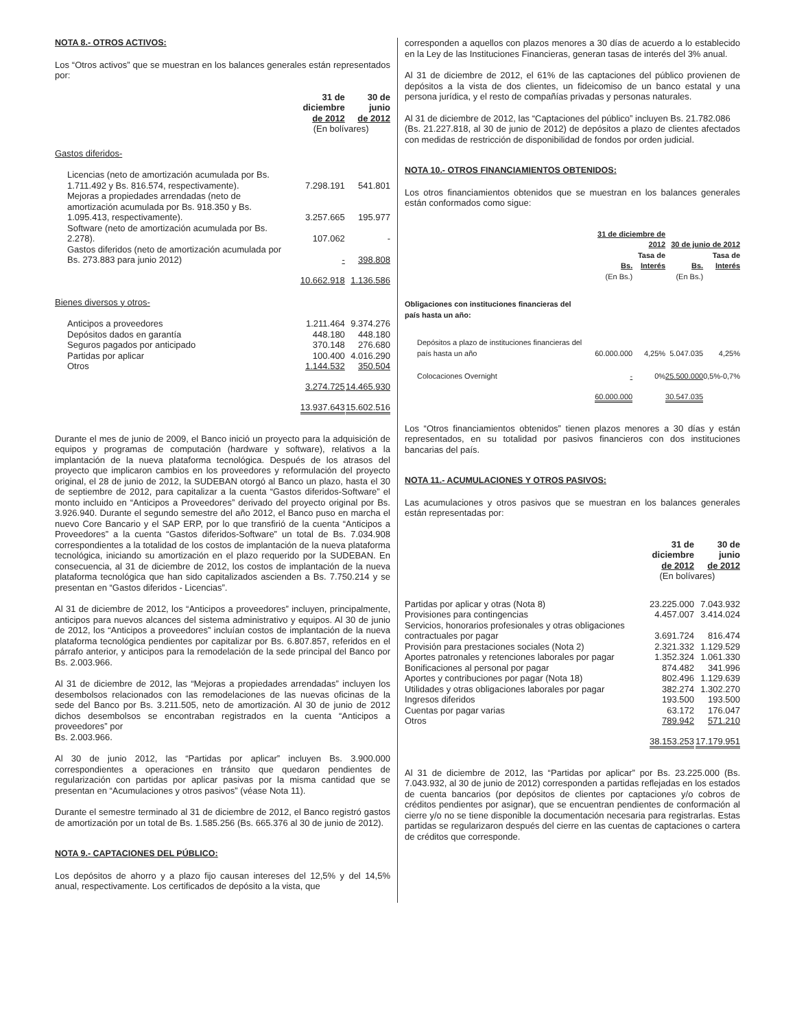NOTA 8.- OTROS ACTIVOS:
Los “Otros activos” que se muestran en los balances generales están representados por:
| | 31 de diciembre de 2012 | 30 de junio de 2012 |
| | (En bolívares) | |
| Gastos diferidos- | | |
| Licencias (neto de amortización acumulada por Bs. 1.711.492 y Bs. 816.574, respectivamente). | 7.298.191 | 541.801 |
| Mejoras a propiedades arrendadas (neto de amortización acumulada por Bs. 918.350 y Bs. 1.095.413, respectivamente). | 3.257.665 | 195.977 |
| Software (neto de amortización acumulada por Bs. 2.278). | 107.062 | - |
| Gastos diferidos (neto de amortización acumulada por Bs. 273.883 para junio 2012) | - | 398.808 |
| | 10.662.918 | 1.136.586 |
| Bienes diversos y otros- | | |
| Anticipos a proveedores | 1.211.464 | 9.374.276 |
| Depósitos dados en garantía | 448.180 | 448.180 |
| Seguros pagados por anticipado | 370.148 | 276.680 |
| Partidas por aplicar | 100.400 | 4.016.290 |
| Otros | 1.144.532 | 350.504 |
| | 3.274.725 | 14.465.930 |
| | 13.937.643 | 15.602.516 |
Durante el mes de junio de 2009, el Banco inició un proyecto para la adquisición de equipos y programas de computación (hardware y software), relativos a la implantación de la nueva plataforma tecnológica. Después de los atrasos del proyecto que implicaron cambios en los proveedores y reformulación del proyecto original, el 28 de junio de 2012, la SUDEBAN otorgó al Banco un plazo, hasta el 30 de septiembre de 2012, para capitalizar a la cuenta “Gastos diferidos-Software” el monto incluido en “Anticipos a Proveedores” derivado del proyecto original por Bs. 3.926.940. Durante el segundo semestre del año 2012, el Banco puso en marcha el nuevo Core Bancario y el SAP ERP, por lo que transfirió de la cuenta “Anticipos a Proveedores” a la cuenta “Gastos diferidos-Software” un total de Bs. 7.034.908 correspondientes a la totalidad de los costos de implantación de la nueva plataforma tecnológica, iniciando su amortización en el plazo requerido por la SUDEBAN. En consecuencia, al 31 de diciembre de 2012, los costos de implantación de la nueva plataforma tecnológica que han sido capitalizados ascienden a Bs. 7.750.214 y se presentan en “Gastos diferidos - Licencias”.
Al 31 de diciembre de 2012, los “Anticipos a proveedores” incluyen, principalmente, anticipos para nuevos alcances del sistema administrativo y equipos. Al 30 de junio de 2012, los “Anticipos a proveedores” incluían costos de implantación de la nueva plataforma tecnológica pendientes por capitalizar por Bs. 6.807.857, referidos en el párrafo anterior, y anticipos para la remodelación de la sede principal del Banco por Bs. 2.003.966.
Al 31 de diciembre de 2012, las “Mejoras a propiedades arrendadas” incluyen los desembolsos relacionados con las remodelaciones de las nuevas oficinas de la sede del Banco por Bs. 3.211.505, neto de amortización. Al 30 de junio de 2012 dichos desembolsos se encontraban registrados en la cuenta “Anticipos a proveedores” por
Bs. 2.003.966.
Al 30 de junio 2012, las “Partidas por aplicar” incluyen Bs. 3.900.000 correspondientes a operaciones en tránsito que quedaron pendientes de regularización con partidas por aplicar pasivas por la misma cantidad que se presentan en “Acumulaciones y otros pasivos” (véase Nota 11).
Durante el semestre terminado al 31 de diciembre de 2012, el Banco registró gastos de amortización por un total de Bs. 1.585.256 (Bs. 665.376 al 30 de junio de 2012).
NOTA 9.- CAPTACIONES DEL PÚBLICO:
Los depósitos de ahorro y a plazo fijo causan intereses del 12,5% y del 14,5% anual, respectivamente. Los certificados de depósito a la vista, que
corresponden a aquellos con plazos menores a 30 días de acuerdo a lo establecido en la Ley de las Instituciones Financieras, generan tasas de interés del 3% anual.
Al 31 de diciembre de 2012, el 61% de las captaciones del público provienen de depósitos a la vista de dos clientes, un fideicomiso de un banco estatal y una persona jurídica, y el resto de compañías privadas y personas naturales.
Al 31 de diciembre de 2012, las “Captaciones del público” incluyen Bs. 21.782.086
(Bs. 21.227.818, al 30 de junio de 2012) de depósitos a plazo de clientes afectados con medidas de restricción de disponibilidad de fondos por orden judicial.
NOTA 10.- OTROS FINANCIAMIENTOS OBTENIDOS:
Los otros financiamientos obtenidos que se muestran en los balances generales están conformados como sigue:
| | 31 de diciembre de 2012 | | 30 de junio de 2012 | |
| | Bs. | Tasa de Interés | Bs. | Tasa de Interés |
| | (En Bs.) | | (En Bs.) | |
| Obligaciones con instituciones financieras del país hasta un año: | | | | |
| Depósitos a plazo de instituciones financieras del país hasta un año | 60.000.000 | 4,25% | 5.047.035 | 4,25% |
| Colocaciones Overnight | - | 0% | 25.500.000 | 0,5%-0,7% |
| | 60.000.000 | | 30.547.035 | |
Los “Otros financiamientos obtenidos” tienen plazos menores a 30 días y están representados, en su totalidad por pasivos financieros con dos instituciones bancarias del país.
NOTA 11.- ACUMULACIONES Y OTROS PASIVOS:
Las acumulaciones y otros pasivos que se muestran en los balances generales están representadas por:
| | 31 de diciembre de 2012 | 30 de junio de 2012 |
| | (En bolívares) | |
| Partidas por aplicar y otras (Nota 8) | 23.225.000 | 7.043.932 |
| Provisiones para contingencias | 4.457.007 | 3.414.024 |
| Servicios, honorarios profesionales y otras obligaciones contractuales por pagar | 3.691.724 | 816.474 |
| Provisión para prestaciones sociales (Nota 2) | 2.321.332 | 1.129.529 |
| Aportes patronales y retenciones laborales por pagar | 1.352.324 | 1.061.330 |
| Bonificaciones al personal por pagar | 874.482 | 341.996 |
| Aportes y contribuciones por pagar (Nota 18) | 802.496 | 1.129.639 |
| Utilidades y otras obligaciones laborales por pagar | 382.274 | 1.302.270 |
| Ingresos diferidos | 193.500 | 193.500 |
| Cuentas por pagar varias | 63.172 | 176.047 |
| Otros | 789.942 | 571.210 |
| | 38.153.253 | 17.179.951 |
Al 31 de diciembre de 2012, las “Partidas por aplicar” por Bs. 23.225.000 (Bs. 7.043.932, al 30 de junio de 2012) corresponden a partidas reflejadas en los estados de cuenta bancarios (por depósitos de clientes por captaciones y/o cobros de créditos pendientes por asignar), que se encuentran pendientes de conformación al cierre y/o no se tiene disponible la documentación necesaria para registrarlas. Estas partidas se regularizaron después del cierre en las cuentas de captaciones o cartera de créditos que corresponde.